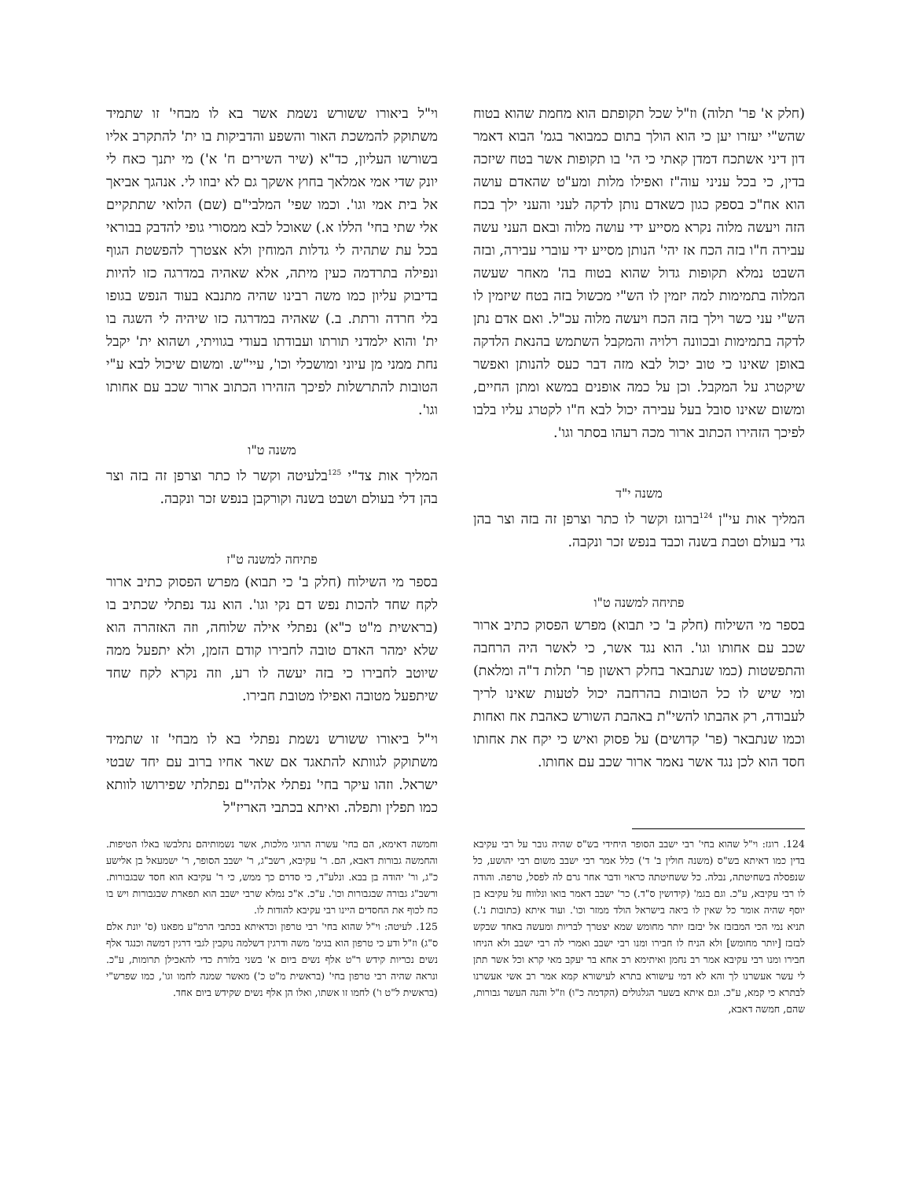(חלק א' פר' תלוה) וז"ל שכל תקופתם הוא מחמת שהוא בטוח שהש"י יעזרו יען כי הוא הולך בתום כמבואר בגמ' הבוא דאמר דון דיני אשתכח דמדן קאתי כי הי' בו תקופות אשר בטח שיזכה בדין, כי בכל עניני עוה"ז ואפילו מלות ומע"ט שהאדם עושה הוא אח"כ בספק כגון כשאדם נותן לדקה לעני והעני ילך בכח הזה ויעשה מלוה נקרא מסייע ידי עושה מלוה ובאם העני עשה עבירה ח"ו בזה הכח אז יהי' הנותן מסייע ידי עוברי עבירה, ובזה השבט נמלא תקופות גדול שהוא בטוח בה' מאחר שעשה המלוה בתמימות למה יזמין לו הש"י מכשול בזה בטח שיזמין לו הש"י עני כשר וילך בזה הכח ויעשה מלוה עכ"ל. ואם אדם נתן לדקה בתמימות ובכוונה רלויה והמקבל השתמש בהנאת הלדקה באופן שאינו כי טוב יכול לבא מזה דבר כעס להנותן ואפשר שיקטרג על המקבל. וכן על כמה אופנים במשא ומתן החיים, ומשום שאינו סובל בעל עבירה יכול לבא ח"ו לקטרג עליו בלבו לפיכך הזהירו הכתוב ארור מכה רעהו בסתר וגו'.
משנה י"ד
המליך אות עי"ן <sup>124</sup>ברוגז וקשר לו כתר וצרפן זה בזה וצר בהן גדי בעולם וטבת בשנה וכבד בנפש זכר ונקבה.
פתיחה למשנה ט"ו
בספר מי השילוח (חלק ב' כי תבוא) מפרש הפסוק כתיב ארור שכב עם אחותו וגו'. הוא נגד אשר, כי לאשר היה הרחבה והתפשטות (כמו שנתבאר בחלק ראשון פר' תלות ד"ה ומלאת) ומי שיש לו כל הטובות בהרחבה יכול לטעות שאינו לריך לעבודה, רק אהבתו להשי"ת באהבת השורש כאהבת אח ואחות וכמו שנתבאר (פר' קדושים) על פסוק ואיש כי יקח את אחותו חסד הוא לכן נגד אשר נאמר ארור שכב עם אחותו.
וי"ל ביאורו ששורש נשמת אשר בא לו מבחי' זו שתמיד משתוקק להמשכת האור והשפע והדביקות בו ית' להתקרב אליו בשורשו העליון, כד"א (שיר השירים ח' א') מי יתנך כאח לי יונק שדי אמי אמלאך בחוץ אשקך גם לא יבוזו לי. אנהגך אביאך אל בית אמי וגו'. וכמו שפי' המלבי"ם (שם) הלואי שתתקיים אלי שתי בחי' הללו א.) שאוכל לבא ממסורי גופי להדבק בבוראי בכל עת שתהיה לי גדלות המוחין ולא אצטרך להפשטת הגוף ונפילה בתרדמה כעין מיתה, אלא שאהיה במדרגה כזו להיות בדיבוק עליון כמו משה רבינו שהיה מתנבא בעוד הנפש בגופו בלי חרדה ורתת. ב.) שאהיה במדרגה כזו שיהיה לי השגה בו ית' והוא ילמדני תורתו ועבודתו בעודי בגוויתי, ושהוא ית' יקבל נחת ממני מן עיוני ומושכלי וכו', עיי"ש. ומשום שיכול לבא ע"י הטובות להתרשלות לפיכך הזהירו הכתוב ארור שכב עם אחותו וגו'.
משנה ט"ו
המליך אות צד"י <sup>125</sup>בלעיטה וקשר לו כתר וצרפן זה בזה וצר בהן דלי בעולם ושבט בשנה וקורקבן בנפש זכר ונקבה.
פתיחה למשנה ט"ז
בספר מי השילוח (חלק ב' כי תבוא) מפרש הפסוק כתיב ארור לקח שחד להכות נפש דם נקי וגו'. הוא נגד נפתלי שכתיב בו (בראשית מ"ט כ"א) נפתלי אילה שלוחה, וזה האזהרה הוא שלא ימהר האדם טובה לחבירו קודם הזמן, ולא יתפעל ממה שיוטב לחבירו כי בזה יעשה לו רע, וזה נקרא לקח שחד שיתפעל מטובה ואפילו מטובת חבירו.
וי"ל ביאורו ששורש נשמת נפתלי בא לו מבחי' זו שתמיד משתוקק לגוותא להתאגד אם שאר אחיו ברוב עם יחד שבטי ישראל. וזהו עיקר בחי' נפתלי אלהי"ם נפתלתי שפירושו לוותא כמו תפלין ותפלה. ואיתא בכתבי האריז"ל
124. רוגז: וי"ל שהוא בחי' רבי ישבב הסופר היחידי בש"ס שהיה גובר על רבי עקיבא בדין כמו דאיתא בש"ס (משנה חולין ב' ד') כלל אמר רבי ישבב משום רבי יהושע, כל שנפסלה בשחיטתה, נבלה. כל ששחיטתה כראוי ודבר אחר גרם לה לפסל, טרפה. והודה לו רבי עקיבא, ע"כ. וגם בגמ' (קידושין ס"ד.) כר' ישבב דאמר בואו ונלווח על עקיבא בן יוסף שהיה אומר כל שאין לו ביאה בישראל הולד ממזר וכו'. ועוד איתא (כתובות נ'.) תניא נמי הכי המבזבז אל יבזבז יותר מחומש שמא יצטרך לבריות ומעשה באחד שבקש לבזבז [יותר מחומש] ולא הניח לו חבירו ומנו רבי ישבב ואמרי לה רבי ישבב ולא הניחו חבירו ומנו רבי עקיבא אמר רב נחמן ואיתימא רב אחא בר יעקב מאי קרא וכל אשר תתן לי עשר אעשרנו לך והא לא דמי עישורא בתרא לעישורא קמא אמר רב אשי אעשרנו לבתרא כי קמא, ע"כ. וגם איתא בשער הגלגולים (הקדמה כ"ו) וז"ל והנה העשר גבורות, שהם, חמשה דאבא,
וחמשה דאימא, הם בחי' עשרה הרוגי מלכות, אשר נשמותיהם נתלבשו באלו הטיפות. והחמשה גבורות דאבא, הם. ר' עקיבא, רשב"ג, ר' ישבב הסופר, ר' ישמעאל בן אלישע כ"ג, ור' יהודה בן בבא. ונלע"ד, כי סדרם כך ממש, כי ר' עקיבא הוא חסד שבגבורות. ורשב"ג גבורה שבגבורות וכו'. ע"כ. א"כ נמלא שרבי ישבב הוא תפארת שבגבורות ויש בו כח לכוף את החסדים היינו רבי עקיבא להודות לו.
125. לעיטה: וי"ל שהוא בחי' רבי טרפון וכדאיתא בכתבי הרמ"ע מפאנו (ס' יונת אלם ס"ג) וז"ל ודע כי טרפון הוא בגימ' משה ודרגין דשלמה נוקבין לגבי דרגין דמשה וכנגד אלף נשים נכריות קידש ר"ט אלף נשים ביום א' בשני בלורת כדי להאכילן תרומות, ע"כ. ונראה שהיה רבי טרפון בחי' (בראשית מ"ט כ') מאשר שמנה לחמו וגו', כמו שפרש"י (בראשית ל"ט ו') לחמו זו אשתו, ואלו הן אלף נשים שקידש ביום אחד.